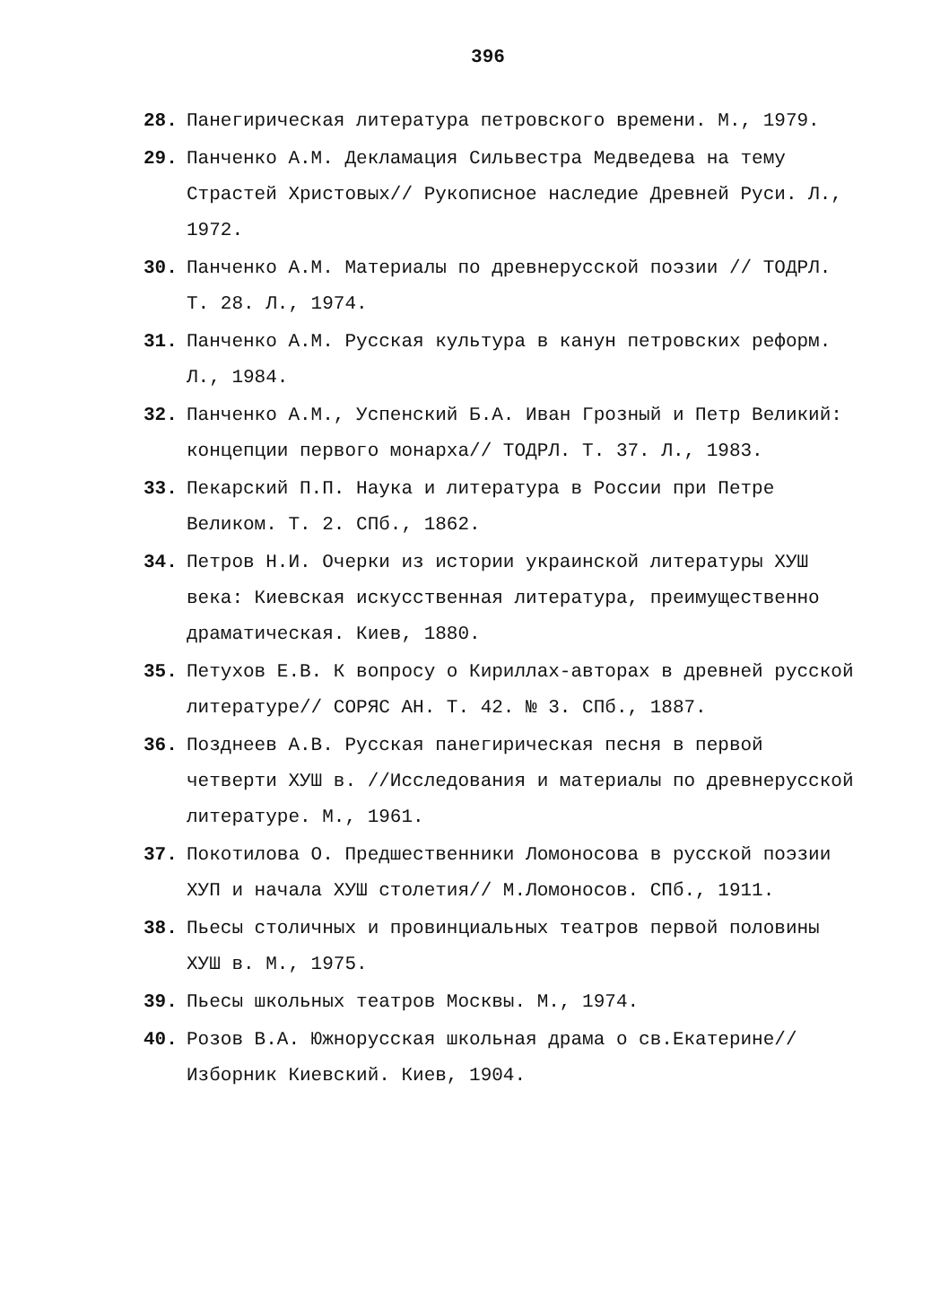396
28. Панегирическая литература петровского времени. М., 1979.
29. Панченко А.М. Декламация Сильвестра Медведева на тему Страстей Христовых// Рукописное наследие Древней Руси. Л., 1972.
30. Панченко А.М. Материалы по древнерусской поэзии // ТОДРЛ. Т. 28. Л., 1974.
31. Панченко А.М. Русская культура в канун петровских реформ. Л., 1984.
32. Панченко А.М., Успенский Б.А. Иван Грозный и Петр Великий: концепции первого монарха// ТОДРЛ. Т. 37. Л., 1983.
33. Пекарский П.П. Наука и литература в России при Петре Великом. Т. 2. СПб., 1862.
34. Петров Н.И. Очерки из истории украинской литературы ХУШ века: Киевская искусственная литература, преимущественно драматическая. Киев, 1880.
35. Петухов Е.В. К вопросу о Кириллах-авторах в древней русской литературе// СОРЯС АН. Т. 42. № 3. СПб., 1887.
36. Позднеев А.В. Русская панегирическая песня в первой четверти ХУШ в. //Исследования и материалы по древнерусской литературе. М., 1961.
37. Покотилова О. Предшественники Ломоносова в русской поэзии ХУП и начала ХУШ столетия// М.Ломоносов. СПб., 1911.
38. Пьесы столичных и провинциальных театров первой половины ХУШ в. М., 1975.
39. Пьесы школьных театров Москвы. М., 1974.
40. Розов В.А. Южнорусская школьная драма о св.Екатерине// Изборник Киевский. Киев, 1904.